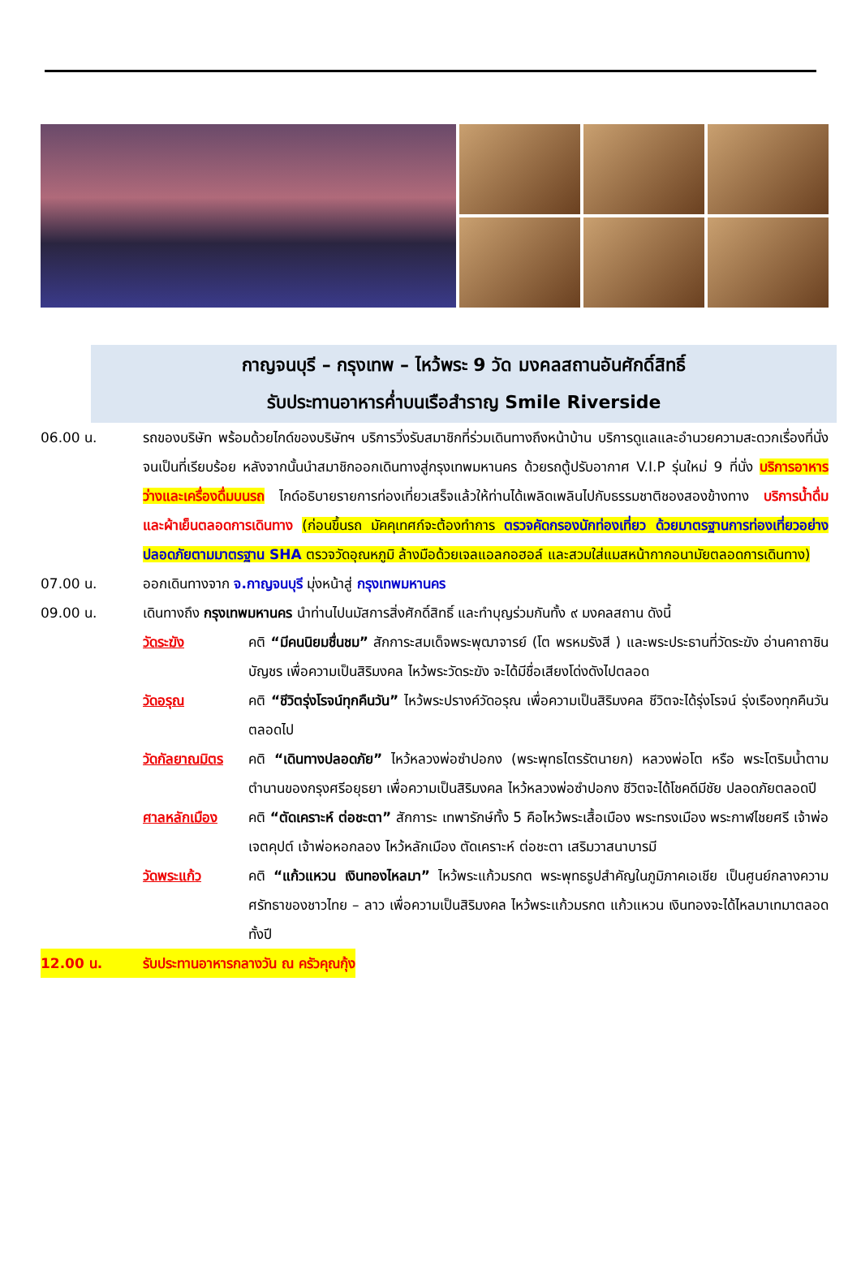กาญจนบุรี – กรุงเทพ – ไหว้พระ 9 วัด มงคลสถานอันศักดิ์สิทธิ์
รับประทานอาหารค่ำบนเรือสำราญ Smile Riverside
06.00 น. รถของบริษัท พร้อมด้วยไกด์ของบริษัทฯ บริการวิ่งรับสมาชิกที่ร่วมเดินทางถึงหน้าบ้าน บริการดูแลและอำนวยความสะดวกเรื่องที่นั่งจนเป็นที่เรียบร้อย หลังจากนั้นนำสมาชิกออกเดินทางสู่กรุงเทพมหานคร ด้วยรถตู้ปรับอากาศ V.I.P รุ่นใหม่ 9 ที่นั่ง บริการอาหารว่างและเครื่องดื่มบนรถ ไกด์อธิบายรายการท่องเที่ยวเสร็จแล้วให้ท่านได้เพลิดเพลินไปกับธรรมชาติชองสองข้างทาง บริการน้ำดื่ม และผ้าเย็นตลอดการเดินทาง (ก่อนขึ้นรถ มัคคุเทศก์จะต้องทำการ ตรวจคัดกรองนักท่องเที่ยว ด้วยมาตรฐานการท่องเที่ยวอย่างปลอดภัยตามมาตรฐาน SHA ตรวจวัดอุณหภูมิ ล้างมือด้วยเจลแอลกอฮอล์ และสวมใส่แมสหน้ากากอนามัยตลอดการเดินทาง)
07.00 น. ออกเดินทางจาก จ.กาญจนบุรี มุ่งหน้าสู่ กรุงเทพมหานคร
09.00 น. เดินทางถึง กรุงเทพมหานคร นำท่านไปนมัสการสิ่งศักดิ์สิทธิ์ และทำบุญร่วมกันทั้ง ๙ มงคลสถาน ดังนี้
วัดระฆัง คติ “มีคนนิยมชื่นชม” สักการะสมเด็จพระพุฒาจารย์ (โต พรหมรังสี ) และพระประธานที่วัดระฆัง อ่านคาถาชินบัญชร เพื่อความเป็นสิริมงคล ไหว้พระวัดระฆัง จะได้มีชื่อเสียงโด่งดังไปตลอด
วัดอรุณ คติ “ชีวิตรุ่งโรจน์ทุกคืนวัน” ไหว้พระปรางค์วัดอรุณ เพื่อความเป็นสิริมงคล ชีวิตจะได้รุ่งโรจน์ รุ่งเรืองทุกคืนวันตลอดไป
วัดกัลยาณมิตร
คติ “เดินทางปลอดภัย” ไหว้หลวงพ่อซำปอกง (พระพุทธไตรรัตนายก) หลวงพ่อโต หรือ พระโตริมน้ำตามตำนานของกรุงศรีอยุธยา เพื่อความเป็นสิริมงคล ไหว้หลวงพ่อซำปอกง ชีวิตจะได้โชคดีมีชัย ปลอดภัยตลอดปี
ศาลหลักเมือง คติ “ตัดเคราะห์ ต่อชะตา” สักการะ เทพารักษ์ทั้ง 5 คือไหว้พระเสื้อเมือง พระทรงเมือง พระกาฬไชยศรี เจ้าพ่อเจตคุปต์ เจ้าพ่อหอกลอง ไหว้หลักเมือง ตัดเคราะห์ ต่อชะตา เสริมวาสนาบารมี
วัดพระแก้ว คติ “แก้วแหวน เงินทองไหลมา” ไหว้พระแก้วมรกต พระพุทธรูปสำคัญในภูมิภาคเอเชีย เป็นศูนย์กลางความศรัทธาของชาวไทย – ลาว เพื่อความเป็นสิริมงคล ไหว้พระแก้วมรกต แก้วแหวน เงินทองจะได้ไหลมาเทมาตลอดทั้งปี
12.00 น. รับประทานอาหารกลางวัน ณ ครัวคุณกุ้ง